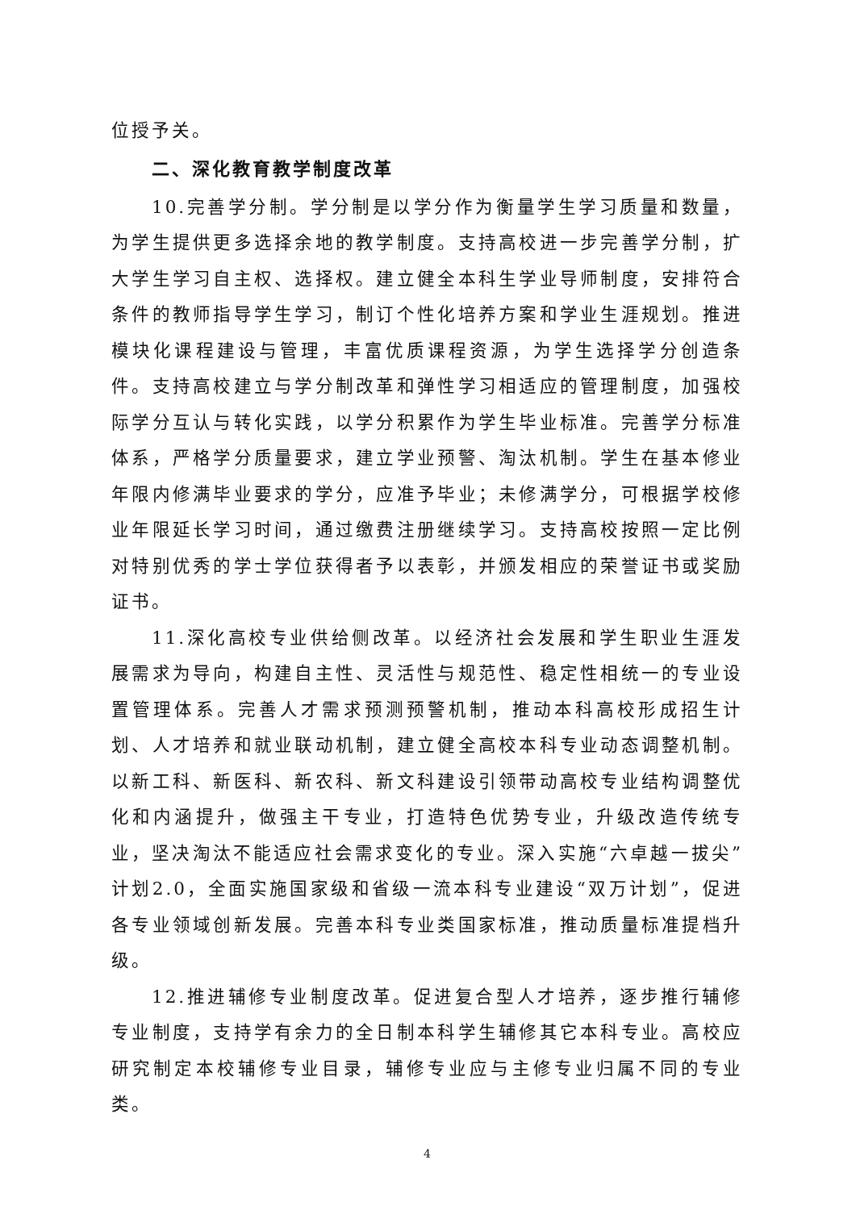位授予关。
二、深化教育教学制度改革
10.完善学分制。学分制是以学分作为衡量学生学习质量和数量，为学生提供更多选择余地的教学制度。支持高校进一步完善学分制，扩大学生学习自主权、选择权。建立健全本科生学业导师制度，安排符合条件的教师指导学生学习，制订个性化培养方案和学业生涯规划。推进模块化课程建设与管理，丰富优质课程资源，为学生选择学分创造条件。支持高校建立与学分制改革和弹性学习相适应的管理制度，加强校际学分互认与转化实践，以学分积累作为学生毕业标准。完善学分标准体系，严格学分质量要求，建立学业预警、淘汰机制。学生在基本修业年限内修满毕业要求的学分，应准予毕业；未修满学分，可根据学校修业年限延长学习时间，通过缴费注册继续学习。支持高校按照一定比例对特别优秀的学士学位获得者予以表彰，并颁发相应的荣誉证书或奖励证书。
11.深化高校专业供给侧改革。以经济社会发展和学生职业生涯发展需求为导向，构建自主性、灵活性与规范性、稳定性相统一的专业设置管理体系。完善人才需求预测预警机制，推动本科高校形成招生计划、人才培养和就业联动机制，建立健全高校本科专业动态调整机制。以新工科、新医科、新农科、新文科建设引领带动高校专业结构调整优化和内涵提升，做强主干专业，打造特色优势专业，升级改造传统专业，坚决淘汰不能适应社会需求变化的专业。深入实施“六卓越一拔尖”计划2.0，全面实施国家级和省级一流本科专业建设“双万计划”，促进各专业领域创新发展。完善本科专业类国家标准，推动质量标准提档升级。
12.推进辅修专业制度改革。促进复合型人才培养，逐步推行辅修专业制度，支持学有余力的全日制本科学生辅修其它本科专业。高校应研究制定本校辅修专业目录，辅修专业应与主修专业归属不同的专业类。
4